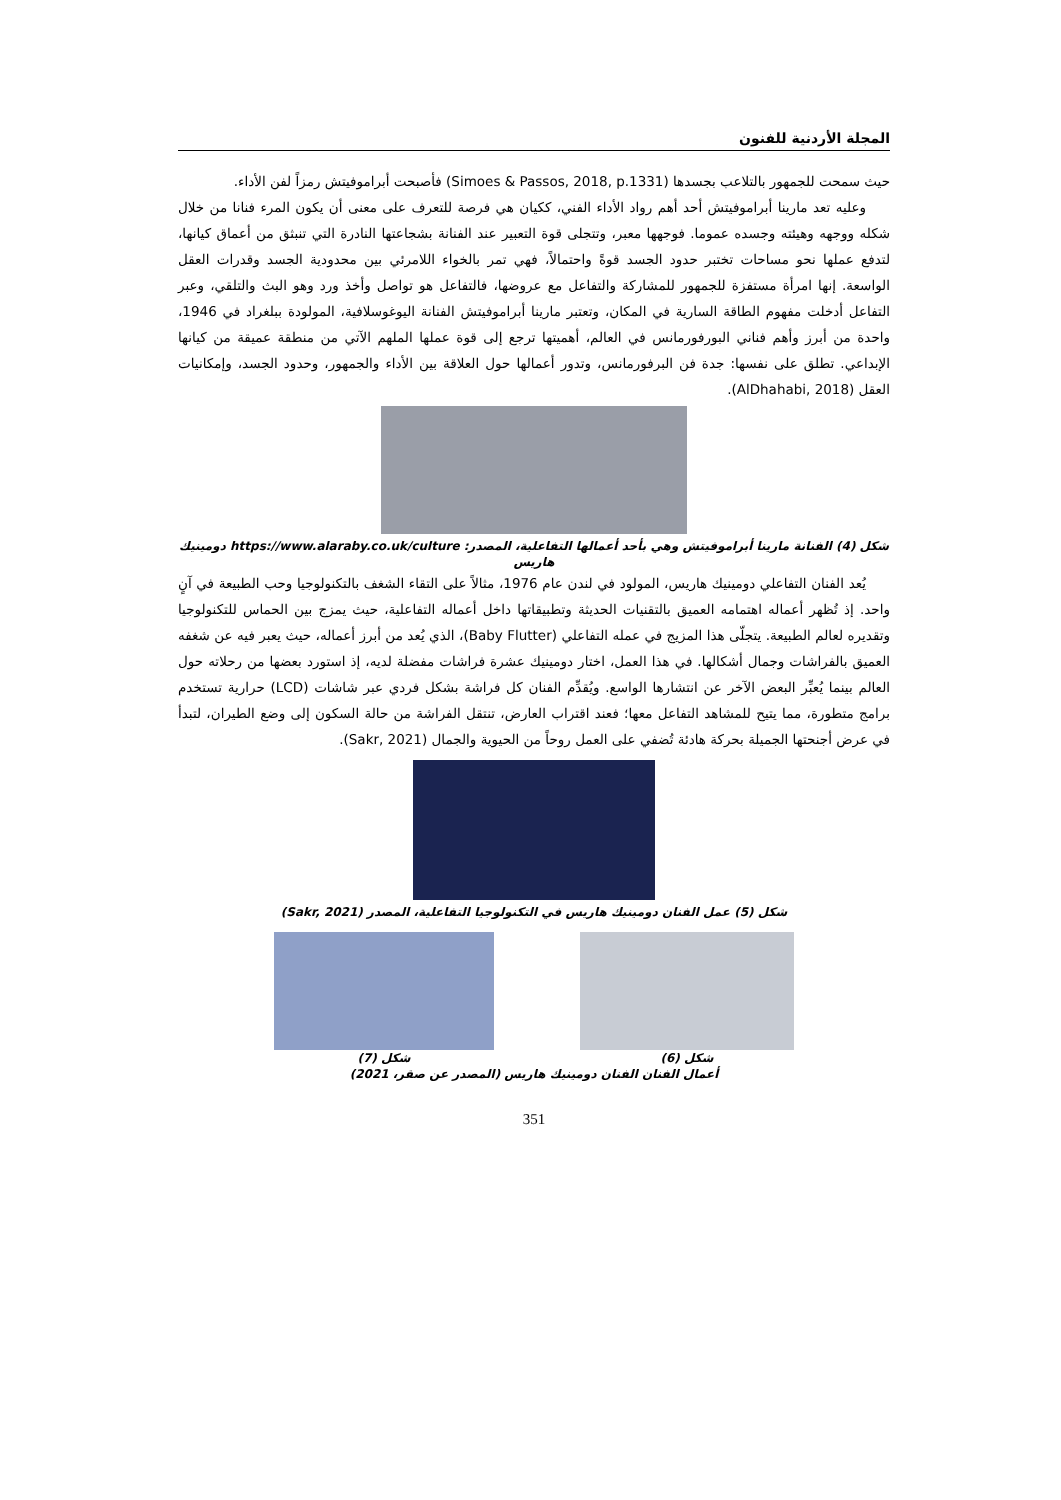المجلة الأردنية للفنون
حيث سمحت للجمهور بالتلاعب بجسدها (Simoes & Passos, 2018, p.1331) فأصبحت أبراموفيتش رمزاً لفن الأداء.
وعليه تعد مارينا أبراموفيتش أحد أهم رواد الأداء الفني، ككيان هي فرصة للتعرف على معنى أن يكون المرء فنانا من خلال شكله ووجهه وهيئته وجسده عموما. فوجهها معبر، وتتجلى قوة التعبير عند الفنانة بشجاعتها النادرة التي تنبثق من أعماق كيانها، لتدفع عملها نحو مساحات تختبر حدود الجسد قوةً واحتمالاً، فهي تمر بالخواء اللامرئي بين محدودية الجسد وقدرات العقل الواسعة. إنها امرأة مستفزة للجمهور للمشاركة والتفاعل مع عروضها، فالتفاعل هو تواصل وأخذ ورد وهو البث والتلقي، وعبر التفاعل أدخلت مفهوم الطاقة السارية في المكان، وتعتبر مارينا أبراموفيتش الفنانة اليوغوسلافية، المولودة ببلغراد في 1946، واحدة من أبرز وأهم فناني البورفورمانس في العالم، أهميتها ترجع إلى قوة عملها الملهم الآتي من منطقة عميقة من كيانها الإبداعي. تطلق على نفسها: جدة فن البرفورمانس، وتدور أعمالها حول العلاقة بين الأداء والجمهور، وحدود الجسد، وإمكانيات العقل (AlDhahabi, 2018).
شكل (4) الفنانة مارينا أبراموفيتش وهي بأحد أعمالها التفاعلية، المصدر: https://www.alaraby.co.uk/culture دومينيك هاريس
يُعد الفنان التفاعلي دومينيك هاريس، المولود في لندن عام 1976، مثالاً على التقاء الشغف بالتكنولوجيا وحب الطبيعة في آنٍ واحد. إذ تُظهر أعماله اهتمامه العميق بالتقنيات الحديثة وتطبيقاتها داخل أعماله التفاعلية، حيث يمزج بين الحماس للتكنولوجيا وتقديره لعالم الطبيعة. يتجلّى هذا المزيج في عمله التفاعلي (Baby Flutter)، الذي يُعد من أبرز أعماله، حيث يعبر فيه عن شغفه العميق بالفراشات وجمال أشكالها. في هذا العمل، اختار دومينيك عشرة فراشات مفضلة لديه، إذ استورد بعضها من رحلاته حول العالم بينما يُعبِّر البعض الآخر عن انتشارها الواسع. ويُقدِّم الفنان كل فراشة بشكل فردي عبر شاشات (LCD) حرارية تستخدم برامج متطورة، مما يتيح للمشاهد التفاعل معها؛ فعند اقتراب العارض، تنتقل الفراشة من حالة السكون إلى وضع الطيران، لتبدأ في عرض أجنحتها الجميلة بحركة هادئة تُضفي على العمل روحاً من الحيوية والجمال (Sakr, 2021).
شكل (5) عمل الفنان دومينيك هاريس في التكنولوجيا التفاعلية، المصدر (Sakr, 2021)
شكل (6) شكل (7)
أعمال الفنان الفنان دومينيك هاريس (المصدر عن صقر، 2021)
351